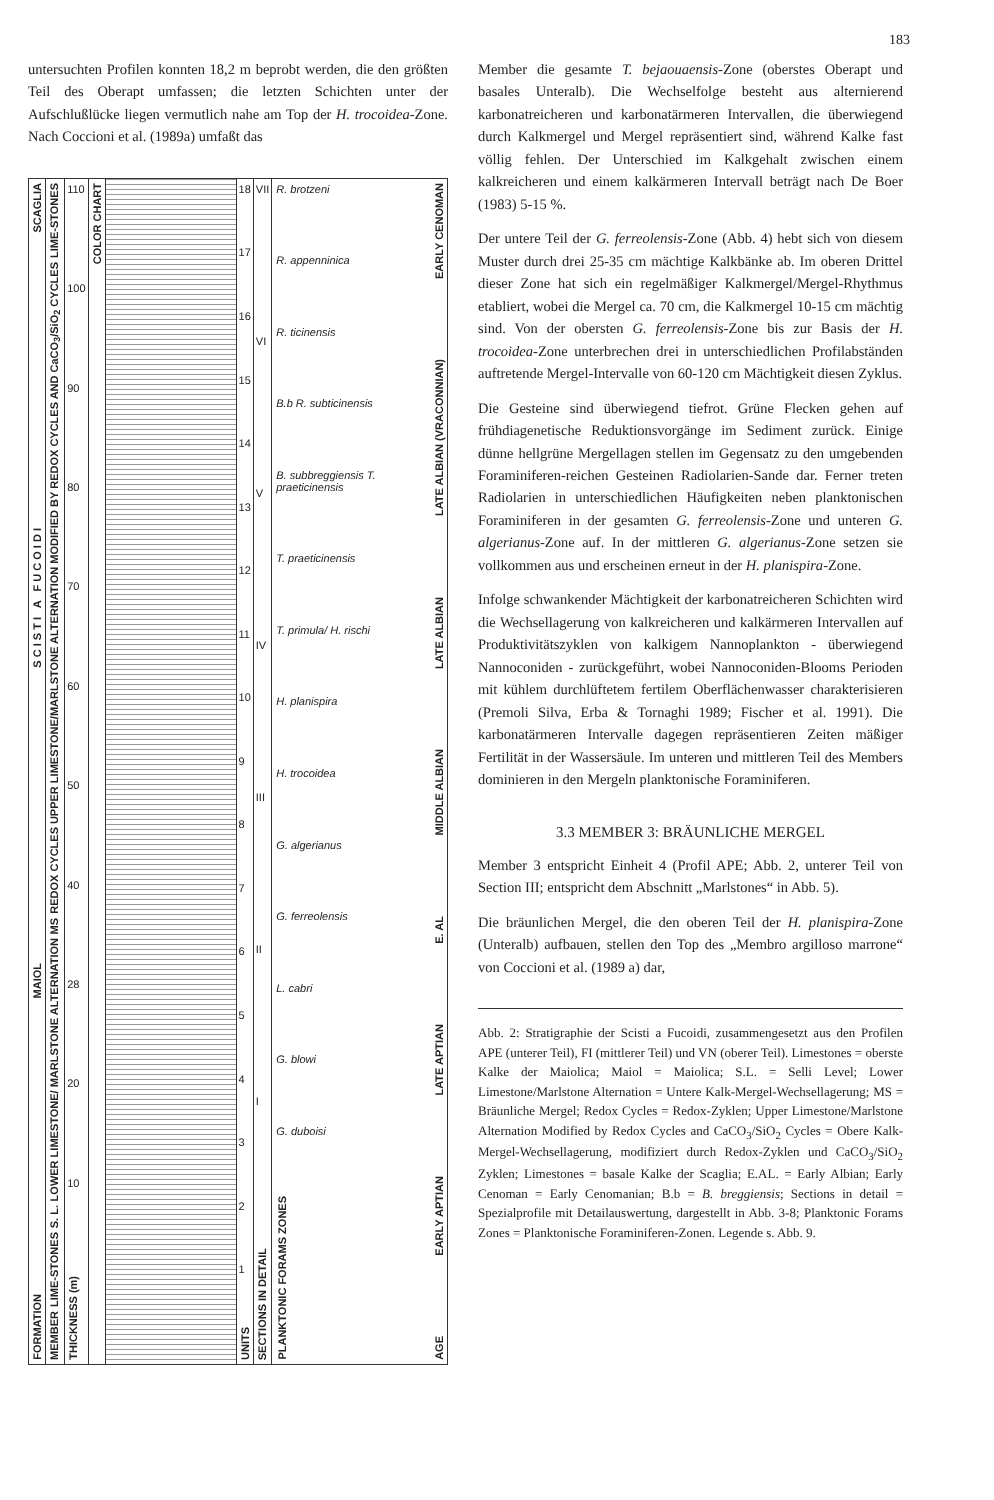183
untersuchten Profilen konnten 18,2 m beprobt werden, die den größten Teil des Oberapt umfassen; die letzten Schichten unter der Aufschlußlücke liegen vermutlich nahe am Top der H. trocoidea-Zone. Nach Coccioni et al. (1989a) umfaßt das
SCAGLIA
S C I S T I A F U C O I D I
MAIOL
FORMATION
LIME-STONES
UPPER LIMESTONE/MARLSTONE ALTERNATION MODIFIED BY REDOX CYCLES AND CaCO<sub>3</sub>/SiO<sub>2</sub> CYCLES
REDOX CYCLES
MS
LOWER LIMESTONE/ MARLSTONE ALTERNATION
S. L.
LIME-STONES
MEMBER
110
100
90
80
70
60
50
40
28
20
10
THICKNESS (m)
COLOR CHART
18
17
16
15
14
13
12
11
10
987654321
UNITS
VII
VI
V
IV
III
II
I
SECTIONS IN DETAIL
R. brotzeni
R. appenninica
R. ticinensis
B.b R. subticinensis
B. subbreggiensis T. praeticinensis
T. praeticinensis
T. primula/ H. rischi
H. planispira
H. trocoidea
G. algerianus
G. ferreolensis
L. cabri
G. blowi
G. duboisi
PLANKTONIC FORAMS ZONES
EARLY CENOMAN
LATE ALBIAN (VRACONNIAN)
LATE ALBIAN
MIDDLE ALBIAN
E. AL
LATE APTIAN
EARLY APTIAN
AGE
Member die gesamte T. bejaouaensis-Zone (oberstes Oberapt und basales Unteralb). Die Wechselfolge besteht aus alternierend karbonatreicheren und karbonatärmeren Intervallen, die überwiegend durch Kalkmergel und Mergel repräsentiert sind, während Kalke fast völlig fehlen. Der Unterschied im Kalkgehalt zwischen einem kalkreicheren und einem kalkärmeren Intervall beträgt nach De Boer (1983) 5-15 %.
Der untere Teil der G. ferreolensis-Zone (Abb. 4) hebt sich von diesem Muster durch drei 25-35 cm mächtige Kalkbänke ab. Im oberen Drittel dieser Zone hat sich ein regelmäßiger Kalkmergel/Mergel-Rhythmus etabliert, wobei die Mergel ca. 70 cm, die Kalkmergel 10-15 cm mächtig sind. Von der obersten G. ferreolensis-Zone bis zur Basis der H. trocoidea-Zone unterbrechen drei in unterschiedlichen Profilabständen auftretende Mergel-Intervalle von 60-120 cm Mächtigkeit diesen Zyklus.
Die Gesteine sind überwiegend tiefrot. Grüne Flecken gehen auf frühdiagenetische Reduktionsvorgänge im Sediment zurück. Einige dünne hellgrüne Mergellagen stellen im Gegensatz zu den umgebenden Foraminiferen-reichen Gesteinen Radiolarien-Sande dar. Ferner treten Radiolarien in unterschiedlichen Häufigkeiten neben planktonischen Foraminiferen in der gesamten G. ferreolensis-Zone und unteren G. algerianus-Zone auf. In der mittleren G. algerianus-Zone setzen sie vollkommen aus und erscheinen erneut in der H. planispira-Zone.
Infolge schwankender Mächtigkeit der karbonatreicheren Schichten wird die Wechsellagerung von kalkreicheren und kalkärmeren Intervallen auf Produktivitätszyklen von kalkigem Nannoplankton - überwiegend Nannoconiden - zurückgeführt, wobei Nannoconiden-Blooms Perioden mit kühlem durchlüftetem fertilem Oberflächenwasser charakterisieren (Premoli Silva, Erba & Tornaghi 1989; Fischer et al. 1991). Die karbonatärmeren Intervalle dagegen repräsentieren Zeiten mäßiger Fertilität in der Wassersäule. Im unteren und mittleren Teil des Members dominieren in den Mergeln planktonische Foraminiferen.
3.3 MEMBER 3: BRÄUNLICHE MERGEL
Member 3 entspricht Einheit 4 (Profil APE; Abb. 2, unterer Teil von Section III; entspricht dem Abschnitt „Marlstones“ in Abb. 5).
Die bräunlichen Mergel, die den oberen Teil der H. planispira-Zone (Unteralb) aufbauen, stellen den Top des „Membro argilloso marrone“ von Coccioni et al. (1989 a) dar,
Abb. 2: Stratigraphie der Scisti a Fucoidi, zusammengesetzt aus den Profilen APE (unterer Teil), FI (mittlerer Teil) und VN (oberer Teil). Limestones = oberste Kalke der Maiolica; Maiol = Maiolica; S.L. = Selli Level; Lower Limestone/Marlstone Alternation = Untere Kalk-Mergel-Wechsellagerung; MS = Bräunliche Mergel; Redox Cycles = Redox-Zyklen; Upper Limestone/Marlstone Alternation Modified by Redox Cycles and CaCO<sub>3</sub>/SiO<sub>2</sub> Cycles = Obere Kalk-Mergel-Wechsellagerung, modifiziert durch Redox-Zyklen und CaCO<sub>3</sub>/SiO<sub>2</sub> Zyklen; Limestones = basale Kalke der Scaglia; E.AL. = Early Albian; Early Cenoman = Early Cenomanian; B.b = B. breggiensis; Sections in detail = Spezialprofile mit Detailauswertung, dargestellt in Abb. 3-8; Planktonic Forams Zones = Planktonische Foraminiferen-Zonen. Legende s. Abb. 9.